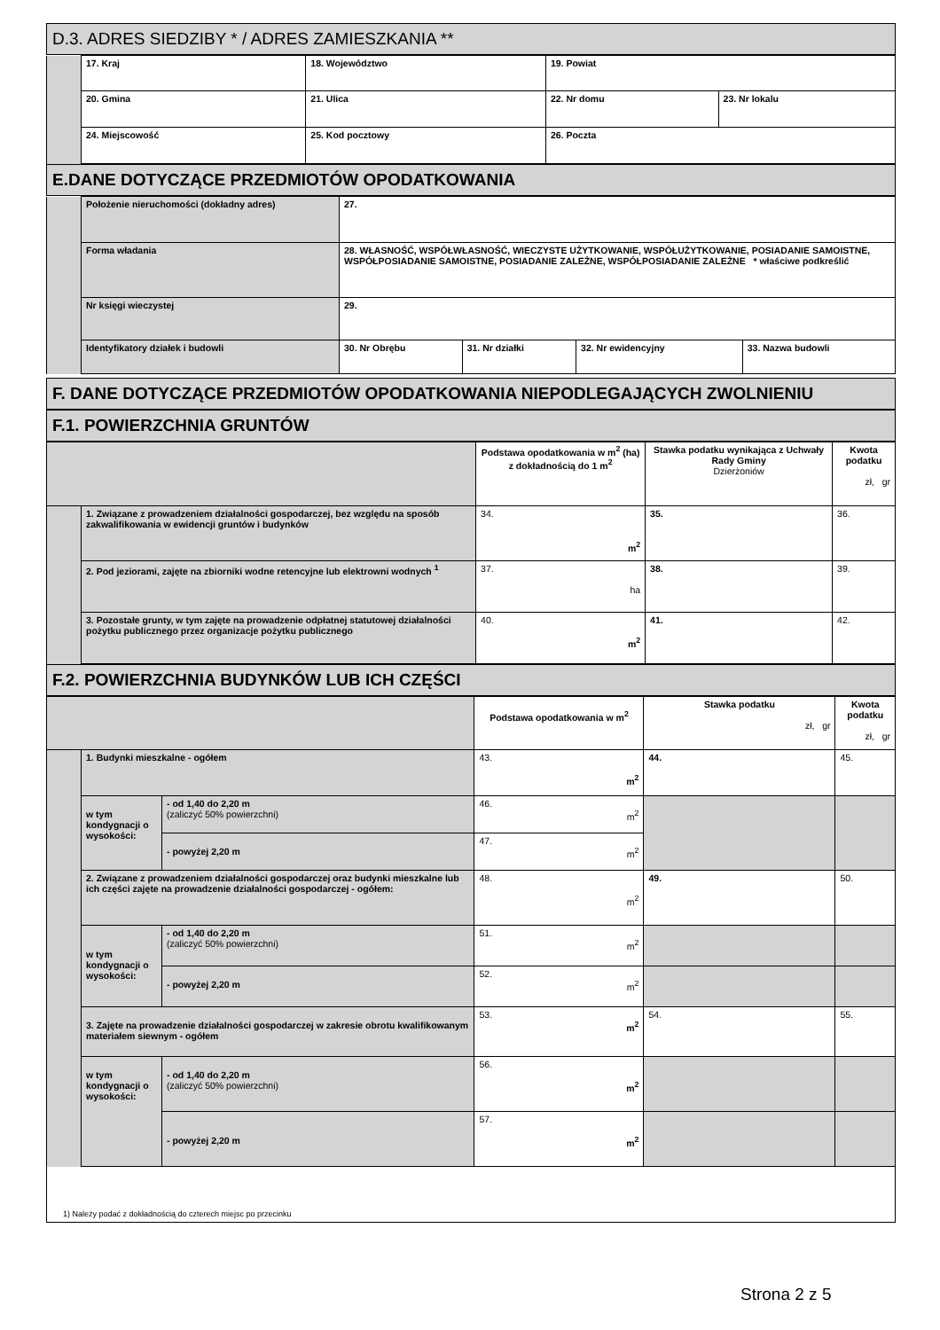D.3. ADRES SIEDZIBY * / ADRES ZAMIESZKANIA **
| | 17. Kraj | 18. Województwo | | 19. Powiat | | |
| | 20. Gmina | 21. Ulica | | | 22. Nr domu | 23. Nr lokalu |
| | 24. Miejscowość | | 25. Kod pocztowy | 26. Poczta | | |
E.DANE DOTYCZĄCE PRZEDMIOTÓW OPODATKOWANIA
| | Położenie nieruchomości (dokładny adres) | 27. | | | |
| | Forma władania | 28. WŁASNOŚĆ, WSPÓŁWŁASNOŚĆ, WIECZYSTE UŻYTKOWANIE, WSPÓŁUŻYTKOWANIE, POSIADANIE SAMOISTNE, WSPÓŁPOSIADANIE SAMOISTNE, POSIADANIE ZALEŻNE, WSPÓŁPOSIADANIE ZALEŻNE * właściwe podkreślić | | | |
| | Nr księgi wieczystej | 29. | | | |
| | Identyfikatory działek i budowli | 30. Nr Obrębu | 31. Nr działki | 32. Nr ewidencyjny | 33. Nazwa budowli |
F. DANE DOTYCZĄCE PRZEDMIOTÓW OPODATKOWANIA NIEPODLEGAJĄCYCH ZWOLNIENIU
F.1. POWIERZCHNIA GRUNTÓW
| | | Podstawa opodatkowania w m<sup>2</sup> (ha) z dokładnością do 1 m<sup>2</sup> | Stawka podatku wynikająca z Uchwały Rady Gminy Dzierżoniów | Kwota podatku zł, gr |
| | 1. Związane z prowadzeniem działalności gospodarczej, bez względu na sposób zakwalifikowania w ewidencji gruntów i budynków | 34. m<sup>2</sup> | 35. | 36. |
| | 2. Pod jeziorami, zajęte na zbiorniki wodne retencyjne lub elektrowni wodnych <sup>1</sup> | 37. ha | 38. | 39. |
| | 3. Pozostałe grunty, w tym zajęte na prowadzenie odpłatnej statutowej działalności pożytku publicznego przez organizacje pożytku publicznego | 40. m<sup>2</sup> | 41. | 42. |
F.2. POWIERZCHNIA BUDYNKÓW LUB ICH CZĘŚCI
| | | | Podstawa opodatkowania w m<sup>2</sup> | Stawka podatku zł, gr | Kwota podatku zł, gr |
| | 1. Budynki mieszkalne - ogółem | | 43. m<sup>2</sup> | 44. | 45. |
| | w tym kondygnacji o wysokości: | - od 1,40 do 2,20 m (zaliczyć 50% powierzchni) | 46. m<sup>2</sup> | | |
| | | - powyżej 2,20 m | 47. m<sup>2</sup> | | |
| | 2. Związane z prowadzeniem działalności gospodarczej oraz budynki mieszkalne lub ich części zajęte na prowadzenie działalności gospodarczej - ogółem: | | 48. m<sup>2</sup> | 49. | 50. |
| | w tym kondygnacji o wysokości: | - od 1,40 do 2,20 m (zaliczyć 50% powierzchni) | 51. m<sup>2</sup> | | |
| | | - powyżej 2,20 m | 52. m<sup>2</sup> | | |
| | 3. Zajęte na prowadzenie działalności gospodarczej w zakresie obrotu kwalifikowanym materiałem siewnym - ogółem | | 53. m<sup>2</sup> | 54. | 55. |
| | w tym kondygnacji o wysokości: | - od 1,40 do 2,20 m (zaliczyć 50% powierzchni) | 56. m<sup>2</sup> | | |
| | | - powyżej 2,20 m | 57. m<sup>2</sup> | | |
1) Należy podać z dokładnością do czterech miejsc po przecinku
Strona 2 z 5